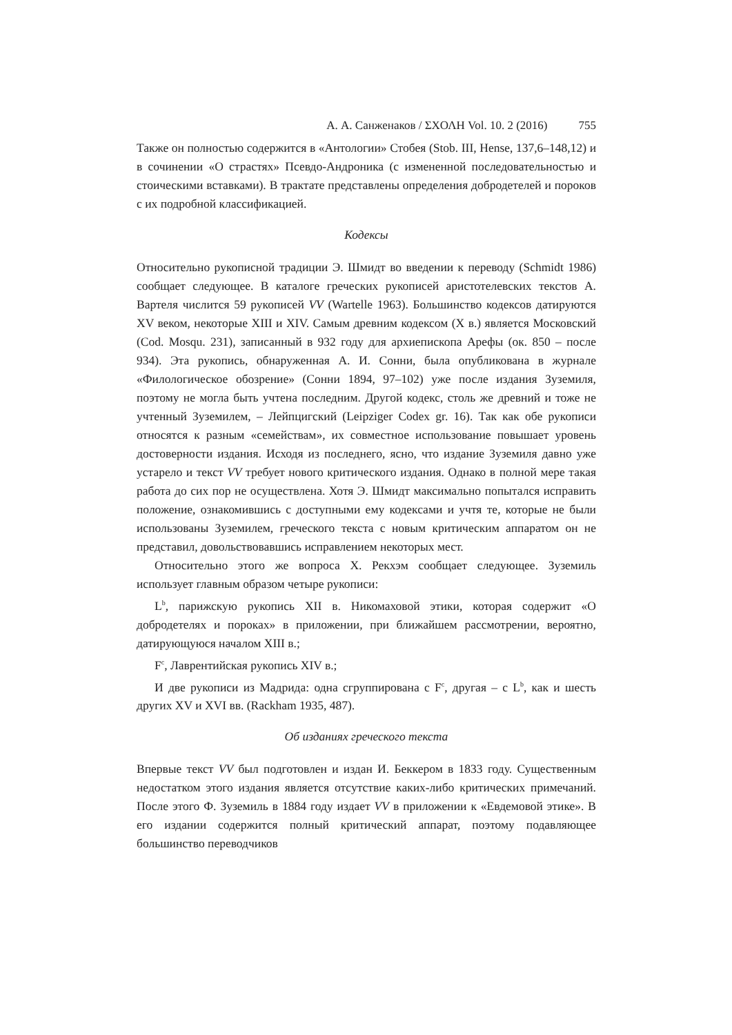А. А. Санженаков / ΣΧΟΛΗ Vol. 10. 2 (2016) 755
Также он полностью содержится в «Антологии» Стобея (Stob. III, Hense, 137,6–148,12) и в сочинении «О страстях» Псевдо-Андроника (с измененной последовательностью и стоическими вставками). В трактате представлены определения добродетелей и пороков с их подробной классификацией.
Кодексы
Относительно рукописной традиции Э. Шмидт во введении к переводу (Schmidt 1986) сообщает следующее. В каталоге греческих рукописей аристотелевских текстов А. Вартеля числится 59 рукописей VV (Wartelle 1963). Большинство кодексов датируются XV веком, некоторые XIII и XIV. Самым древним кодексом (X в.) является Московский (Cod. Mosqu. 231), записанный в 932 году для архиепископа Арефы (ок. 850 – после 934). Эта рукопись, обнаруженная А. И. Сонни, была опубликована в журнале «Филологическое обозрение» (Сонни 1894, 97–102) уже после издания Зуземиля, поэтому не могла быть учтена последним. Другой кодекс, столь же древний и тоже не учтенный Зуземилем, – Лейпцигский (Leipziger Codex gr. 16). Так как обе рукописи относятся к разным «семействам», их совместное использование повышает уровень достоверности издания. Исходя из последнего, ясно, что издание Зуземиля давно уже устарело и текст VV требует нового критического издания. Однако в полной мере такая работа до сих пор не осуществлена. Хотя Э. Шмидт максимально попытался исправить положение, ознакомившись с доступными ему кодексами и учтя те, которые не были использованы Зуземилем, греческого текста с новым критическим аппаратом он не представил, довольствовавшись исправлением некоторых мест.
Относительно этого же вопроса Х. Рекхэм сообщает следующее. Зуземиль использует главным образом четыре рукописи:
L<sup>b</sup>, парижскую рукопись XII в. Никомаховой этики, которая содержит «О добродетелях и пороках» в приложении, при ближайшем рассмотрении, вероятно, датирующуюся началом XIII в.;
F<sup>c</sup>, Лаврентийская рукопись XIV в.;
И две рукописи из Мадрида: одна сгруппирована с F<sup>c</sup>, другая – с L<sup>b</sup>, как и шесть других XV и XVI вв. (Rackham 1935, 487).
Об изданиях греческого текста
Впервые текст VV был подготовлен и издан И. Беккером в 1833 году. Существенным недостатком этого издания является отсутствие каких-либо критических примечаний. После этого Ф. Зуземиль в 1884 году издает VV в приложении к «Евдемовой этике». В его издании содержится полный критический аппарат, поэтому подавляющее большинство переводчиков